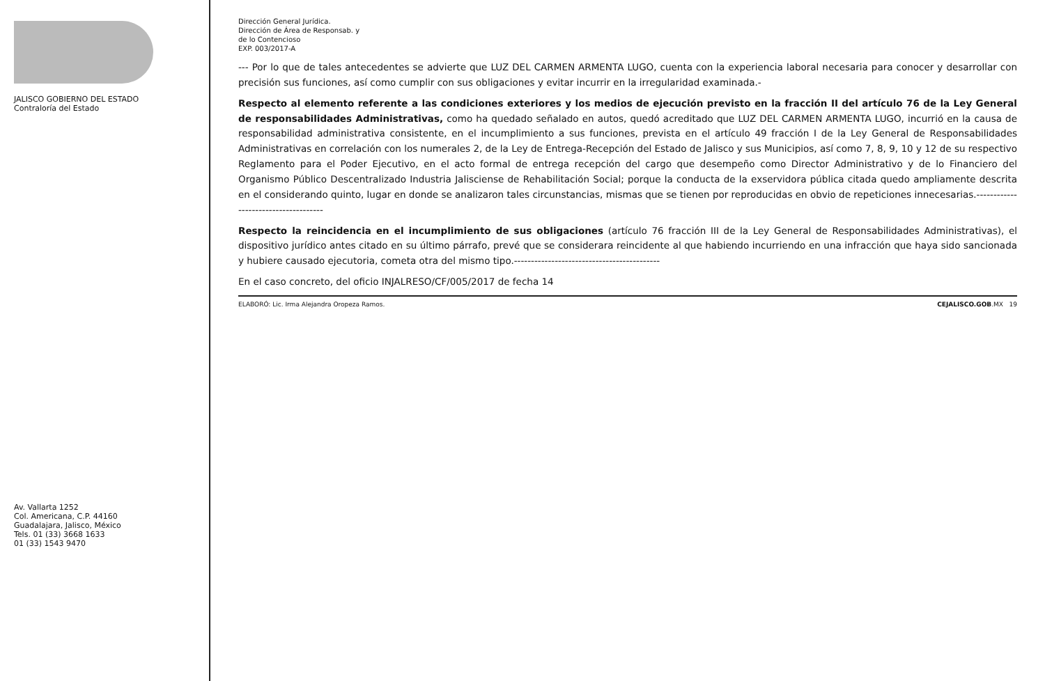JALISCO GOBIERNO DEL ESTADO
Contraloría del Estado
Av. Vallarta 1252
Col. Americana, C.P. 44160
Guadalajara, Jalisco, México
Tels. 01 (33) 3668 1633
01 (33) 1543 9470
Dirección General Jurídica.
Dirección de Área de Responsab. y
de lo Contencioso
EXP. 003/2017-A
--- Por lo que de tales antecedentes se advierte que LUZ DEL CARMEN ARMENTA LUGO, cuenta con la experiencia laboral necesaria para conocer y desarrollar con precisión sus funciones, así como cumplir con sus obligaciones y evitar incurrir en la irregularidad examinada.-
Respecto al elemento referente a las condiciones exteriores y los medios de ejecución previsto en la fracción II del artículo 76 de la Ley General de responsabilidades Administrativas, como ha quedado señalado en autos, quedó acreditado que LUZ DEL CARMEN ARMENTA LUGO, incurrió en la causa de responsabilidad administrativa consistente, en el incumplimiento a sus funciones, prevista en el artículo 49 fracción I de la Ley General de Responsabilidades Administrativas en correlación con los numerales 2, de la Ley de Entrega-Recepción del Estado de Jalisco y sus Municipios, así como 7, 8, 9, 10 y 12 de su respectivo Reglamento para el Poder Ejecutivo, en el acto formal de entrega recepción del cargo que desempeño como Director Administrativo y de lo Financiero del Organismo Público Descentralizado Industria Jalisciense de Rehabilitación Social; porque la conducta de la exservidora pública citada quedo ampliamente descrita en el considerando quinto, lugar en donde se analizaron tales circunstancias, mismas que se tienen por reproducidas en obvio de repeticiones innecesarias.-------------------------------------
Respecto la reincidencia en el incumplimiento de sus obligaciones (artículo 76 fracción III de la Ley General de Responsabilidades Administrativas), el dispositivo jurídico antes citado en su último párrafo, prevé que se considerara reincidente al que habiendo incurriendo en una infracción que haya sido sancionada y hubiere causado ejecutoria, cometa otra del mismo tipo.-------------------------------------------
En el caso concreto, del oficio INJALRESO/CF/005/2017 de fecha 14
ELABORÓ: Lic. Irma Alejandra Oropeza Ramos. CEJALISCO.GOB.MX 19